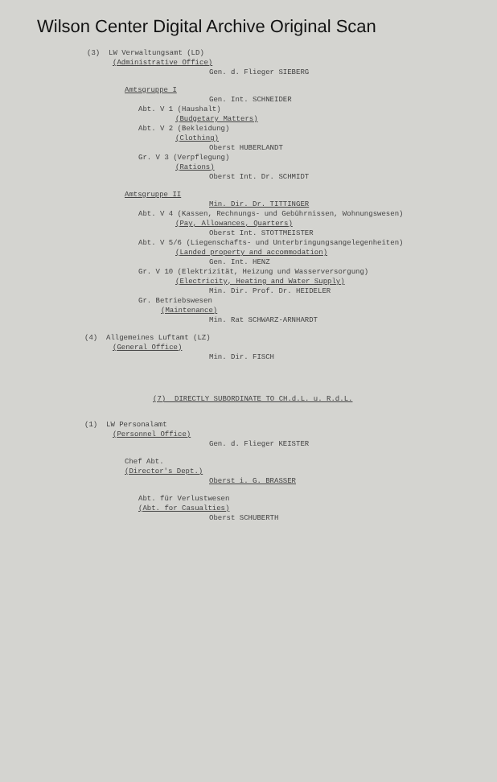Wilson Center Digital Archive Original Scan
(3) LW Verwaltungsamt (LD)
(Administrative Office)
Gen. d. Flieger SIEBERG
Amtsgruppe I
Gen. Int. SCHNEIDER
Abt. V 1 (Haushalt)
(Budgetary Matters)
Abt. V 2 (Bekleidung)
(Clothing)
Oberst HUBERLANDT
Gr. V 3 (Verpflegung)
(Rations)
Oberst Int. Dr. SCHMIDT
Amtsgruppe II
Min. Dir. Dr. TITTINGER
Abt. V 4 (Kassen, Rechnungs- und Gebührnissen, Wohnungswesen)
(Pay, Allowances, Quarters)
Oberst Int. STOTTMEISTER
Abt. V 5/6 (Liegenschafts- und Unterbringungsangelegenheiten)
(Landed property and accommodation)
Gen. Int. HENZ
Gr. V 10 (Elektrizität, Heizung und Wasserversorgung)
(Electricity, Heating and Water Supply)
Min. Dir. Prof. Dr. HEIDELER
Gr. Betriebswesen
(Maintenance)
Min. Rat SCHWARZ-ARNHARDT
(4) Allgemeines Luftamt (LZ)
(General Office)
Min. Dir. FISCH
(7) DIRECTLY SUBORDINATE TO CH.d.L. u. R.d.L.
(1) LW Personalamt
(Personnel Office)
Gen. d. Flieger KEISTER
Chef Abt.
(Director's Dept.)
Oberst i. G. BRASSER
Abt. für Verlustwesen
(Abt. for Casualties)
Oberst SCHUBERTH